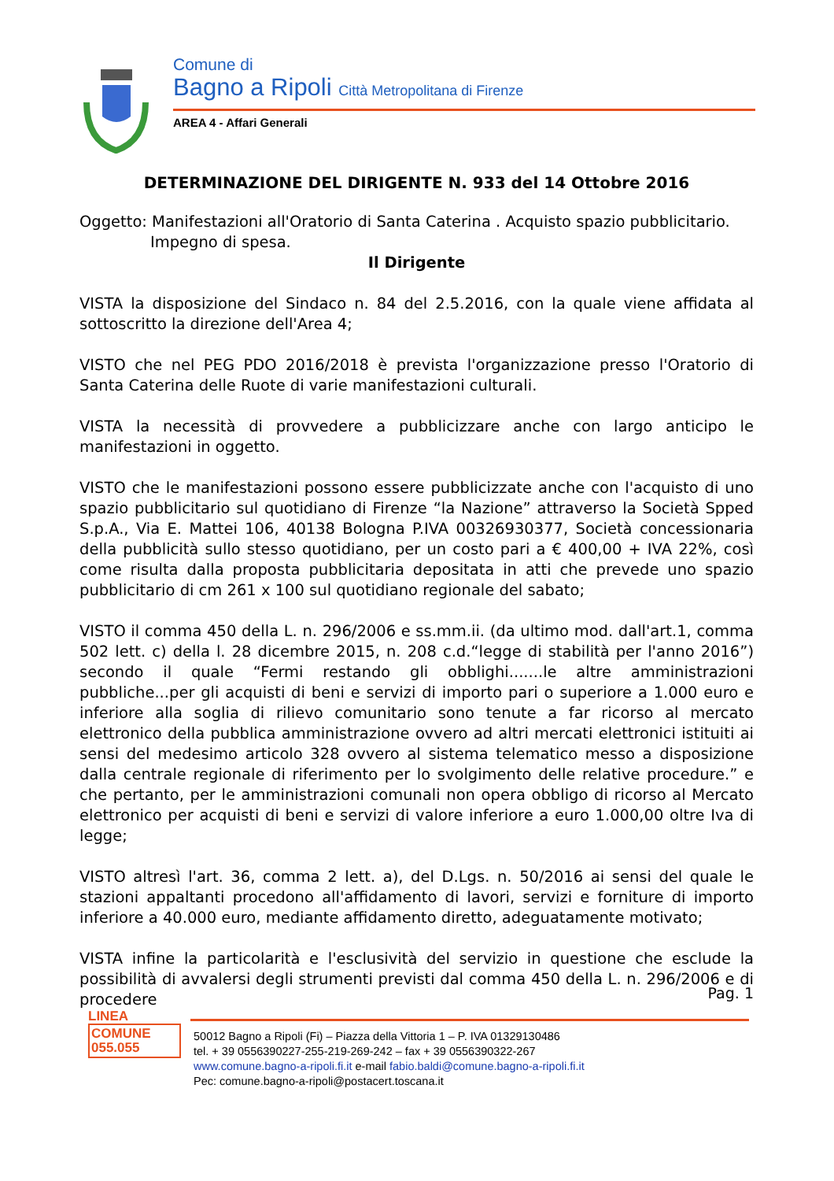Comune di
Bagno a Ripoli Città Metropolitana di Firenze
AREA 4 - Affari Generali
DETERMINAZIONE DEL DIRIGENTE N. 933 del 14 Ottobre 2016
Oggetto: Manifestazioni all'Oratorio di Santa Caterina . Acquisto spazio pubblicitario.
Impegno di spesa.
Il Dirigente
VISTA la disposizione del Sindaco n. 84 del 2.5.2016, con la quale viene affidata al sottoscritto la direzione dell'Area 4;
VISTO che nel PEG PDO 2016/2018 è prevista l'organizzazione presso l'Oratorio di Santa Caterina delle Ruote di varie manifestazioni culturali.
VISTA la necessità di provvedere a pubblicizzare anche con largo anticipo le manifestazioni in oggetto.
VISTO che le manifestazioni possono essere pubblicizzate anche con l'acquisto di uno spazio pubblicitario sul quotidiano di Firenze “la Nazione” attraverso la Società Spped S.p.A., Via E. Mattei 106, 40138 Bologna P.IVA 00326930377, Società concessionaria della pubblicità sullo stesso quotidiano, per un costo pari a € 400,00 + IVA 22%, così come risulta dalla proposta pubblicitaria depositata in atti che prevede uno spazio pubblicitario di cm 261 x 100 sul quotidiano regionale del sabato;
VISTO il comma 450 della L. n. 296/2006 e ss.mm.ii. (da ultimo mod. dall'art.1, comma 502 lett. c) della l. 28 dicembre 2015, n. 208 c.d.“legge di stabilità per l'anno 2016”) secondo il quale “Fermi restando gli obblighi.......le altre amministrazioni pubbliche...per gli acquisti di beni e servizi di importo pari o superiore a 1.000 euro e inferiore alla soglia di rilievo comunitario sono tenute a far ricorso al mercato elettronico della pubblica amministrazione ovvero ad altri mercati elettronici istituiti ai sensi del medesimo articolo 328 ovvero al sistema telematico messo a disposizione dalla centrale regionale di riferimento per lo svolgimento delle relative procedure.” e che pertanto, per le amministrazioni comunali non opera obbligo di ricorso al Mercato elettronico per acquisti di beni e servizi di valore inferiore a euro 1.000,00 oltre Iva di legge;
VISTO altresì l'art. 36, comma 2 lett. a), del D.Lgs. n. 50/2016 ai sensi del quale le stazioni appaltanti procedono all'affidamento di lavori, servizi e forniture di importo inferiore a 40.000 euro, mediante affidamento diretto, adeguatamente motivato;
VISTA infine la particolarità e l'esclusività del servizio in questione che esclude la possibilità di avvalersi degli strumenti previsti dal comma 450 della L. n. 296/2006 e di procedere
Pag. 1
LINEA
COMUNE
055.055
50012 Bagno a Ripoli (Fi) – Piazza della Vittoria 1 – P. IVA 01329130486
tel. + 39 0556390227-255-219-269-242 – fax + 39 0556390322-267
www.comune.bagno-a-ripoli.fi.it e-mail fabio.baldi@comune.bagno-a-ripoli.fi.it
Pec: comune.bagno-a-ripoli@postacert.toscana.it